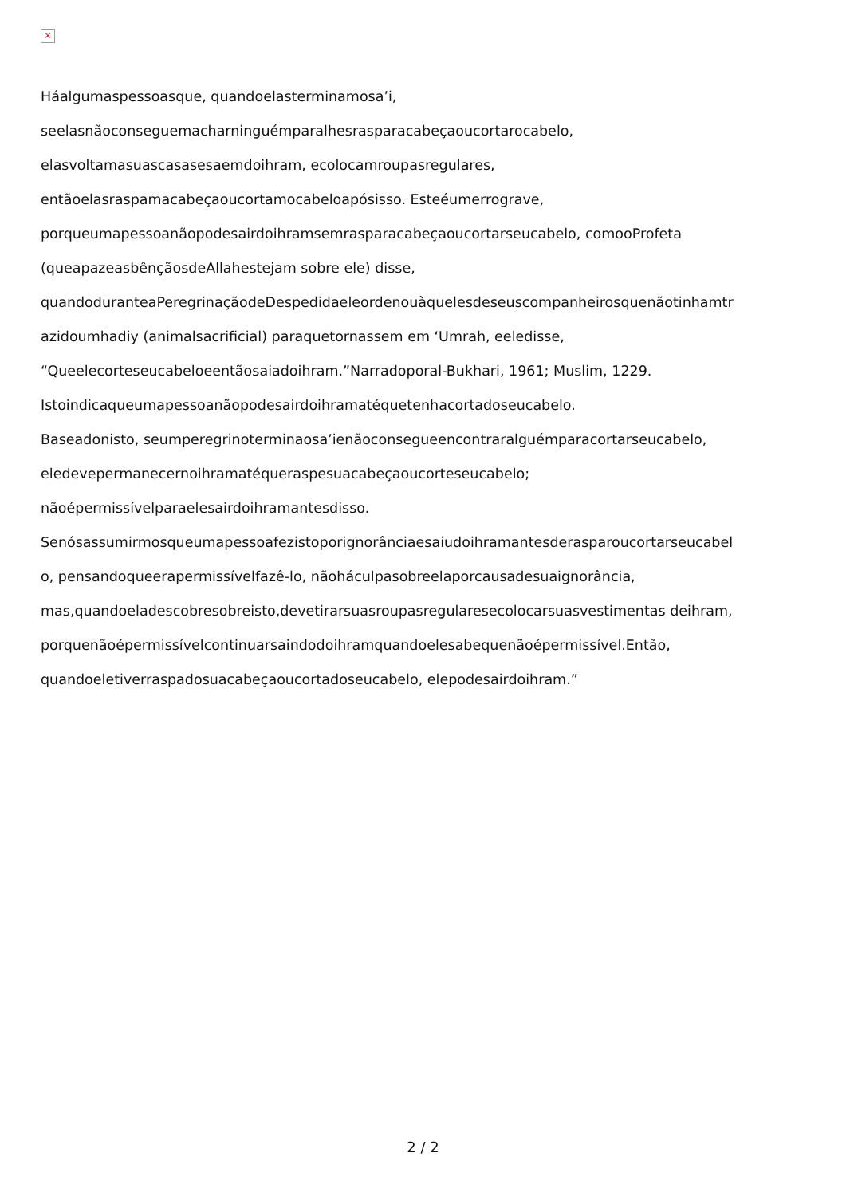×
Háalgumaspessoasque, quandoelasterminamosa’i,
seelasnãoconseguemacharninguémparalhesrasparacabeçaoucortarocabelo,
elasvoltamasuascasasesaemdoihram, ecolocamroupasregulares,
entãoelasraspamacabeçaoucortamocabeloapósisso. Esteéumerrograve,
porqueumapessoanãopodesairdoihramsemrasparacabeçaoucortarseucabelo, comooProfeta
(queapazeasbênçãosdeAllahestejam sobre ele) disse,
quandoduranteaPeregrinaçãodeDespedidaeleordenouàquelesdeseuscompanheirosquenãotinhamtr
azidoumhadiy (animalsacrificial) paraquetornassem em ‘Umrah, eeledisse,
“Queelecorteseucabeloeentãosaiadoihram.”Narradoporal-Bukhari, 1961; Muslim, 1229.
Istoindicaqueumapessoanãopodesairdoihramatéquetenhacortadoseucabelo.
Baseadonisto, seumperegrinoterminaosa’ienãoconsegueencontraralguémparacortarseucabelo,
eledevepermanecernoihramatéqueraspesuacabeçaoucorteseucabelo;
nãoépermissívelparaelesairdoihramantesdisso.
Senósassumirmosqueumapessoafezistoporignorânciaesaiudoihramantesderasparoucortarseucabel
o, pensandoqueerapermissívelfazê-lo, nãoháculpasobreelaporcausadesuaignorância,
mas,quandoeladescobresobreisto,devetirarsuasroupasregularesecolocarsuasvestimentas deihram,
porquenãoépermissívelcontinuarsaindodoihramquandoelesabequenãoépermissível.Então,
quandoeletiverraspadosuacabeçaoucortadoseucabelo, elepodesairdoihram.”
2 / 2